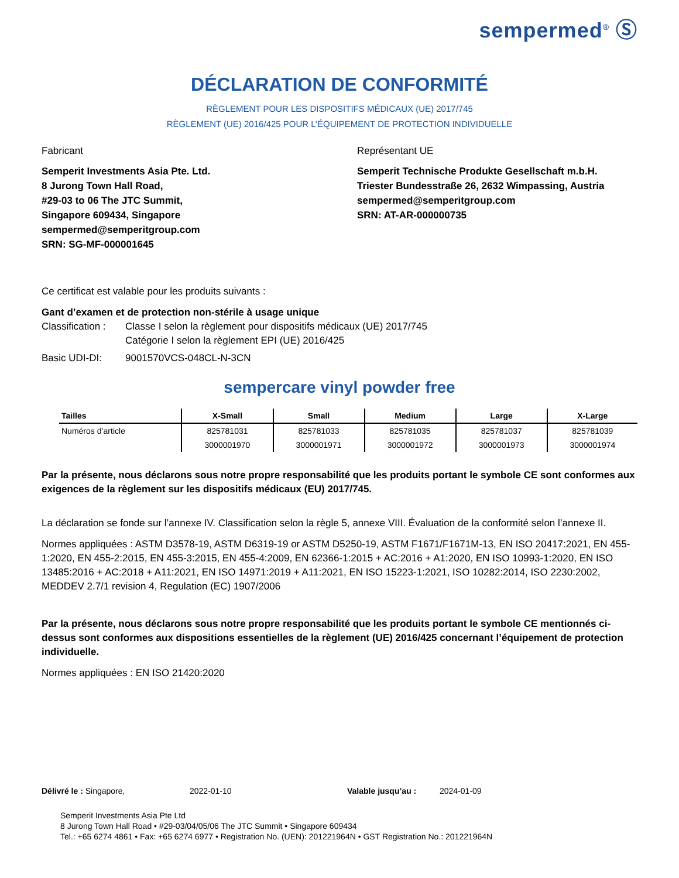sempermed<sup>®</sup> Ⓢ
DÉCLARATION DE CONFORMITÉ
RÈGLEMENT POUR LES DISPOSITIFS MÉDICAUX (UE) 2017/745
RÈGLEMENT (UE) 2016/425 POUR L’ÉQUIPEMENT DE PROTECTION INDIVIDUELLE
Fabricant
Semperit Investments Asia Pte. Ltd.
8 Jurong Town Hall Road,
#29-03 to 06 The JTC Summit,
Singapore 609434, Singapore
sempermed@semperitgroup.com
SRN: SG-MF-000001645
Représentant UE
Semperit Technische Produkte Gesellschaft m.b.H.
Triester Bundesstraße 26, 2632 Wimpassing, Austria
sempermed@semperitgroup.com
SRN: AT-AR-000000735
Ce certificat est valable pour les produits suivants :
Gant d’examen et de protection non-stérile à usage unique
Classification : Classe I selon la règlement pour dispositifs médicaux (UE) 2017/745
Catégorie I selon la règlement EPI (UE) 2016/425
Basic UDI-DI: 9001570VCS-048CL-N-3CN
sempercare vinyl powder free
| Tailles | X-Small | Small | Medium | Large | X-Large |
| --- | --- | --- | --- | --- | --- |
| Numéros d’article | 825781031 | 825781033 | 825781035 | 825781037 | 825781039 |
| | 3000001970 | 3000001971 | 3000001972 | 3000001973 | 3000001974 |
Par la présente, nous déclarons sous notre propre responsabilité que les produits portant le symbole CE sont conformes aux exigences de la règlement sur les dispositifs médicaux (EU) 2017/745.
La déclaration se fonde sur l’annexe IV. Classification selon la règle 5, annexe VIII. Évaluation de la conformité selon l’annexe II.
Normes appliquées : ASTM D3578-19, ASTM D6319-19 or ASTM D5250-19, ASTM F1671/F1671M-13, EN ISO 20417:2021, EN 455-1:2020, EN 455-2:2015, EN 455-3:2015, EN 455-4:2009, EN 62366-1:2015 + AC:2016 + A1:2020, EN ISO 10993-1:2020, EN ISO 13485:2016 + AC:2018 + A11:2021, EN ISO 14971:2019 + A11:2021, EN ISO 15223-1:2021, ISO 10282:2014, ISO 2230:2002, MEDDEV 2.7/1 revision 4, Regulation (EC) 1907/2006
Par la présente, nous déclarons sous notre propre responsabilité que les produits portant le symbole CE mentionnés ci-dessus sont conformes aux dispositions essentielles de la règlement (UE) 2016/425 concernant l’équipement de protection individuelle.
Normes appliquées : EN ISO 21420:2020
Délivré le : Singapore, 2022-01-10 Valable jusqu’au : 2024-01-09
Semperit Investments Asia Pte Ltd
8 Jurong Town Hall Road • #29-03/04/05/06 The JTC Summit • Singapore 609434
Tel.: +65 6274 4861 • Fax: +65 6274 6977 • Registration No. (UEN): 201221964N • GST Registration No.: 201221964N